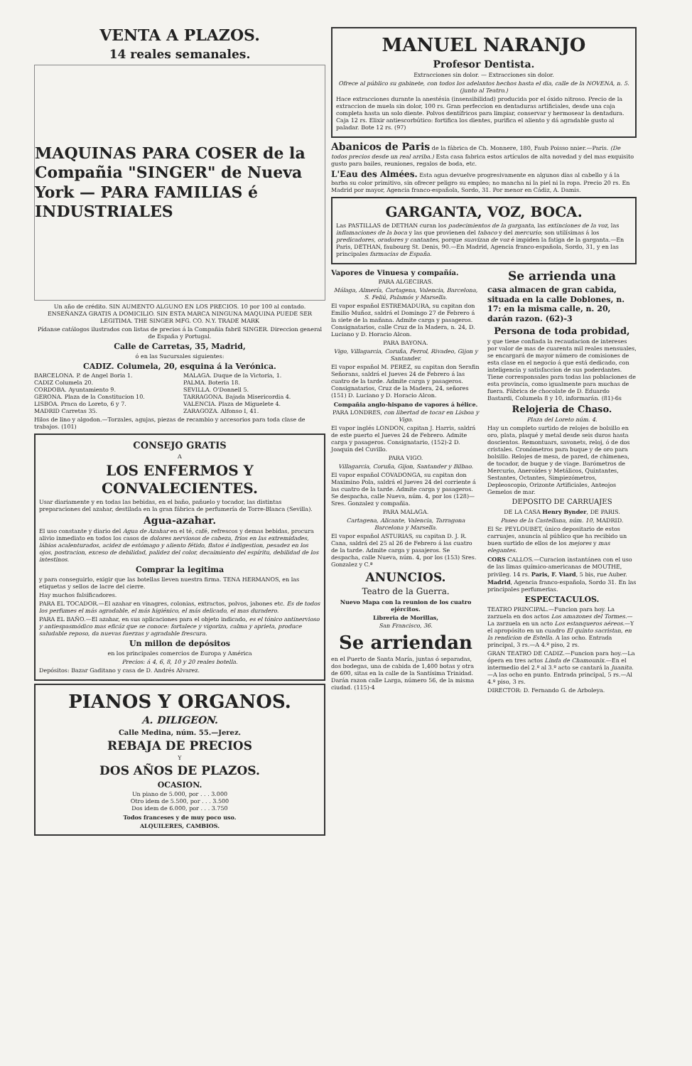VENTA A PLAZOS.
14 reales semanales.
MAQUINAS PARA COSER de la Compañia "SINGER" de Nueva York — PARA FAMILIAS é INDUSTRIALES
Un año de crédito. SIN AUMENTO ALGUNO EN LOS PRECIOS. 10 por 100 al contado. ENSEÑANZA GRATIS A DOMICILIO. SIN ESTA MARCA NINGUNA MAQUINA PUEDE SER LEGITIMA. THE SINGER MFG. CO. N.Y. TRADE MARK
Pídanse catálogos ilustrados con listas de precios á la Compañia fabril SINGER. Direccion general de España y Portugal.
Calle de Carretas, 35, Madrid,
ó en las Sucursales siguientes:
CADIZ. Columela, 20, esquina á la Verónica.
BARCELONA. P. de Angel Boria 1.
CADIZ Columela 20.
CORDOBA. Ayuntamiento 9.
GERONA. Plaza de la Constitucion 10.
LISBOA. Praca do Loreto, 6 y 7.
MADRID Carretas 35.
MALAGA. Duque de la Victoria, 1.
PALMA. Boteria 18.
SEVILLA. O'Donnell 5.
TARRAGONA. Bajada Misericordia 4.
VALENCIA. Plaza de Miguelete 4.
ZARAGOZA. Alfonso I, 41.
Hilos de lino y algodon.—Torzales, agujas, piezas de recambio y accesorios para toda clase de trabajos. (101)
CONSEJO GRATIS
A
LOS ENFERMOS Y CONVALECIENTES.
Usar diariamente y en todas las bebidas, en el baño, pañuelo y tocador, las distintas preparaciones del azahar, destilada en la gran fábrica de perfumería de Torre-Blanca (Sevilla).
Agua-azahar.
El uso constante y diario del Agua de Azahar en el té, café, refrescos y demas bebidas, procura alivio inmediato en todos los casos de dolores nerviosos de cabeza, frios en las extremidades, lábios acalenturados, acidez de estómago y aliento fétido, flatos é indigestion, pesadez en los ojos, postracion, exceso de debilidad, palidez del color, decaimiento del espíritu, debilidad de los intestinos.
Comprar la legitima
y para conseguirlo, exigir que las botellas lleven nuestra firma. TENA HERMANOS, en las etiquetas y sellos de lacre del cierre.
Hay muchos falsificadores.
PARA EL TOCADOR.—El azahar en vinagres, colonias, extractos, polvos, jabones etc. Es de todos los perfumes el más agradable, el más higiénico, el más delicado, el mas duradero.
PARA EL BAÑO.—El azahar, en sus aplicaciones para el objeto indicado, es el tónico antinervioso y antiespasmódico mas eficáz que se conoce: fortalece y vigoriza, calma y aprieta, produce saludable reposo, da nuevas fuerzas y agradable frescura.
Un millon de depósitos
en los principales comercios de Europa y América
Precios: á 4, 6, 8, 10 y 20 reales botella.
Depósitos: Bazar Gaditano y casa de D. Andrés Alvarez.
PIANOS Y ORGANOS.
A. DILIGEON.
Calle Medina, núm. 55.—Jerez.
REBAJA DE PRECIOS
Y
DOS AÑOS DE PLAZOS.
OCASION.
Un piano de 5.000, por . . . 3.000
Otro idem de 5.500, por . . . 3.500
Dos idem de 6.000, por . . . 3.750
Todos franceses y de muy poco uso.
ALQUILERES, CAMBIOS.
MANUEL NARANJO
Profesor Dentista.
Extracciones sin dolor. — Extracciones sin dolor.
Ofrece al público su gabinete, con todos los adelantos hechos hasta el dia, calle de la NOVENA, n. 5. (junto al Teatro.)
Hace extracciones durante la anestésia (insensibilidad) producida por el óxido nitroso. Precio de la extraccion de muela sin dolor, 100 rs. Gran perfeccion en dentaduras artificiales, desde una caja completa hasta un solo diente. Polvos dentífricos para limpiar, conservar y hermosear la dentadura. Caja 12 rs. Elixir antiescorbútico: fortifica los dientes, purifica el aliento y dá agradable gusto al paladar. Bote 12 rs. (97)
Abanicos de Paris de la fábrica de Ch. Monnere, 180, Faub Poisso nnier.—Paris. (De todos precios desde un real arriba.) Esta casa fabrica estos artículos de alta novedad y del mas exquisito gusto para bailes, reuniones, regalos de boda, etc.
L'Eau des Almées. Esta agua devuelve progresivamente en algunos dias al cabello y á la barba su color primitivo, sin ofrecer peligro su empleo; no mancha ni la piel ni la ropa. Precio 20 rs. En Madrid por mayor, Agencia franco-española, Sordo, 31. Por menor en Cádiz, A. Damis.
GARGANTA, VOZ, BOCA.
Las PASTILLAS de DETHAN curan los padecimientos de la garganta, las extinciones de la voz, las inflamaciones de la boca y las que provienen del tabaco y del mercurio; son utilísimas á los predicadores, oradores y cantantes, porque suavizan de voz é impiden la fatiga de la garganta.—En Paris, DETHAN, faubourg St. Denis, 90.—En Madrid, Agencia franco-española, Sordo, 31, y en las principales farmacias de España.
Vapores de Vinuesa y compañía.
PARA ALGECIRAS.
Málaga, Almería, Cartagena, Valencia, Barcelona, S. Feliú, Palamós y Marsella.
El vapor español ESTREMADURA, su capitan don Emilio Muñoz, saldrá el Domingo 27 de Febrero á la siete de la mañana. Admite carga y pasageros. Consignatarios, calle Cruz de la Madera, n. 24, D. Luciano y D. Horacio Alcon.
PARA BAYONA.
Vigo, Villagarcia, Coruña, Ferrol, Rivadeo, Gijon y Santander.
El vapor español M. PEREZ, su capitan don Serafin Señorans, saldrá el Jueves 24 de Febrero á las cuatro de la tarde. Admite carga y pasageros. Consignatarios, Cruz de la Madera, 24, señores (151) D. Luciano y D. Horacio Alcon.
Compañia anglo-hispano de vapores á hélice.
PARA LONDRES, con libertad de tocar en Lisboa y Vigo.
El vapor inglés LONDON, capitan J. Harris, saldrá de este puerto el Jueves 24 de Febrero. Admite carga y pasageros. Consignatario, (152)-2 D. Joaquin del Cuvillo.
PARA VIGO.
Villagarcia, Coruña, Gijon, Santander y Bilbao.
El vapor español COVADONGA, su capitan don Maximino Pola, saldrá el Jueves 24 del corriente á las cuatro de la tarde. Admite carga y pasageros. Se despacha, calle Nueva, núm. 4, por los (128)— Sres. Gonzalez y compañia.
PARA MALAGA.
Cartagena, Alicante, Valencia, Tarragona Barcelona y Marsella.
El vapor español ASTURIAS, su capitan D. J. R. Cana, saldrá del 25 al 26 de Febrero á las cuatro de la tarde. Admite carga y pasajeros. Se despacha, calle Nueva, núm. 4, por los (153) Sres. Gonzalez y C.ª
ANUNCIOS.
Teatro de la Guerra.
Nuevo Mapa con la reunion de los cuatro ejércitos.
Libreria de Morillas,
San Francisco, 36.
Se arriendan
en el Puerto de Santa María, juntas ó separadas, dos bodegas, una de cabida de 1,400 botas y otra de 600, sitas en la calle de la Santísima Trinidad. Darán razon calle Larga, número 56, de la misma ciudad. (115)-4
Se arrienda una
casa almacen de gran cabida, situada en la calle Doblones, n. 17: en la misma calle, n. 20, darán razon. (62)-3
Persona de toda probidad,
y que tiene confiada la recaudacion de intereses por valor de mas de cuarenta mil reales mensuales, se encargará de mayor número de comisiones de esta clase en el negocio á que está dedicado, con inteligencia y satisfaccion de sus poderdantes. Tiene corresponsales para todas las poblaciones de esta provincia, como igualmente para muchas de fuera. Fábrica de chocolate de D. Eduardo Bastardi, Columela 8 y 10, informarán. (81)-6s
Relojeria de Chaso.
Plaza del Loreto núm. 4.
Hay un completo surtido de relojes de bolsillo en oro, plata, plaqué y metal desde seis duros hasta doscientos. Remontuars, savonets, reloj, ó de dos cristales. Cronómetros para buque y de oro para bolsillo. Relojes de mesa, de pared, de chimenea, de tocador, de buque y de viage. Barómetros de Mercurio, Aneroides y Metálicos, Quintantes, Sestantes, Octantes, Simpiezómetros, Depleoscopio, Orizonte Artificiales, Anteojos Gemelos de mar.
DEPOSITO DE CARRUAJES
DE LA CASA Henry Bynder, DE PARIS.
Paseo de la Castellana, núm. 10, MADRID.
El Sr. PEYLOUBET, único depositario de estos carruajes, anuncia al público que ha recibido un buen surtido de ellos de los mejores y mas elegantes.
CORS CALLOS.—Curacion instantánea con el uso de las limas químico-americanas de MOUTHE, privileg. 14 rs. Paris, F. Viard, 5 bis, rue Auber. Madrid, Agencia franco-española, Sordo 31. En las principales perfumerias.
ESPECTACULOS.
TEATRO PRINCIPAL.—Funcion para hoy. La zarzuela en dos actos Los amazones del Tormes.—La zarzuela en un acto Los estanqueros aéreos.—Y el apropósito en un cuadro El quinto sacristan, en la rendicion de Estella. A las ocho. Entrada principal, 3 rs.—A 4.º piso, 2 rs.
GRAN TEATRO DE CADIZ.—Funcion para hoy.—La ópera en tres actos Linda de Chamounix.—En el intermedio del 2.º al 3.º acto se cantará la Juanita.—A las ocho en punto. Entrada principal, 5 rs.—Al 4.º piso, 3 rs.
DIRECTOR: D. Fernando G. de Arboleya.